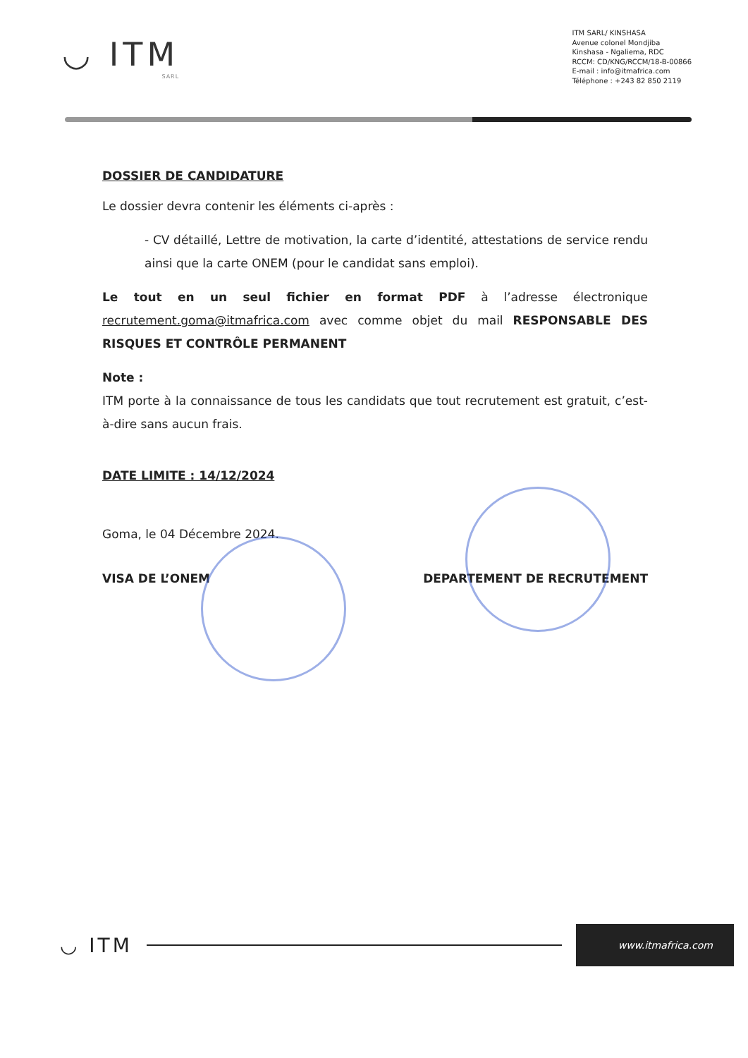◡ ITM
SARL
ITM SARL/ KINSHASA
Avenue colonel Mondjiba
Kinshasa - Ngaliema, RDC
RCCM: CD/KNG/RCCM/18-B-00866
E-mail : info@itmafrica.com
Téléphone : +243 82 850 2119
DOSSIER DE CANDIDATURE
Le dossier devra contenir les éléments ci-après :
- CV détaillé, Lettre de motivation, la carte d’identité, attestations de service rendu ainsi que la carte ONEM (pour le candidat sans emploi).
Le tout en un seul fichier en format PDF à l’adresse électronique recrutement.goma@itmafrica.com avec comme objet du mail RESPONSABLE DES RISQUES ET CONTRÔLE PERMANENT
Note :
ITM porte à la connaissance de tous les candidats que tout recrutement est gratuit, c’est-à-dire sans aucun frais.
DATE LIMITE : 14/12/2024
Goma, le 04 Décembre 2024.
VISA DE L’ONEM DEPARTEMENT DE RECRUTEMENT
◡ ITM www.itmafrica.com